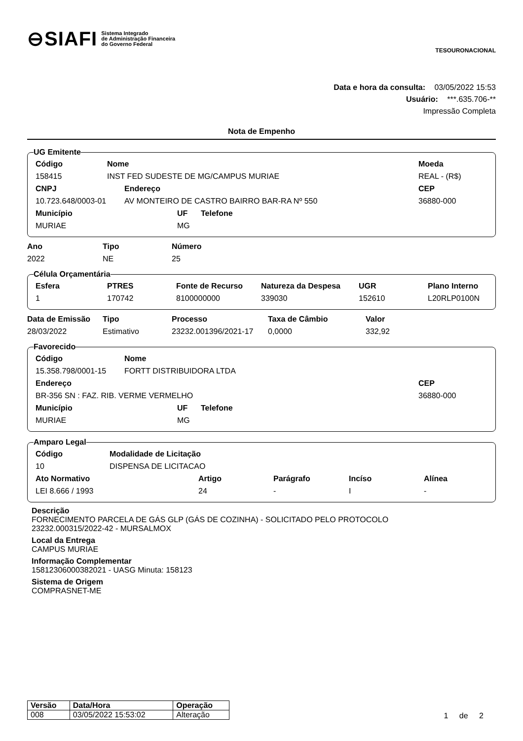⊖SIAFI Sistema Integrado
de Administração Financeira
do Governo Federal
TESOURONACIONAL
Data e hora da consulta: 03/05/2022 15:53
Usuário: ***.635.706-**
Impressão Completa
Nota de Empenho
UG Emitente
| Código | Nome | Moeda |
| --- | --- | --- |
| 158415 | INST FED SUDESTE DE MG/CAMPUS MURIAE | REAL - (R$) |
| CNPJ | Endereço | CEP |
| --- | --- | --- |
| 10.723.648/0003-01 | AV MONTEIRO DE CASTRO BAIRRO BAR-RA Nº 550 | 36880-000 |
| Município | UF | Telefone |
| --- | --- | --- |
| MURIAE | MG | |
| Ano | Tipo | Número |
| --- | --- | --- |
| 2022 | NE | 25 |
Célula Orçamentária
| Esfera | PTRES | Fonte de Recurso | Natureza da Despesa | UGR | Plano Interno |
| --- | --- | --- | --- | --- | --- |
| 1 | 170742 | 8100000000 | 339030 | 152610 | L20RLP0100N |
| Data de Emissão | Tipo | Processo | Taxa de Câmbio | Valor |
| --- | --- | --- | --- | --- |
| 28/03/2022 | Estimativo | 23232.001396/2021-17 | 0,0000 | 332,92 |
Favorecido
| Código | Nome |
| --- | --- |
| 15.358.798/0001-15 | FORTT DISTRIBUIDORA LTDA |
| Endereço | CEP |
| --- | --- |
| BR-356 SN : FAZ. RIB. VERME VERMELHO | 36880-000 |
| Município | UF | Telefone |
| --- | --- | --- |
| MURIAE | MG | |
Amparo Legal
| Código | Modalidade de Licitação |
| --- | --- |
| 10 | DISPENSA DE LICITACAO |
| Ato Normativo | Artigo | Parágrafo | Incíso | Alínea |
| --- | --- | --- | --- | --- |
| LEI 8.666 / 1993 | 24 | - | I | - |
Descrição
FORNECIMENTO PARCELA DE GÁS GLP (GÁS DE COZINHA) - SOLICITADO PELO PROTOCOLO
23232.000315/2022-42 - MURSALMOX
Local da Entrega
CAMPUS MURIAE
Informação Complementar
15812306000382021 - UASG Minuta: 158123
Sistema de Origem
COMPRASNET-ME
| Versão | Data/Hora | Operação |
| --- | --- | --- |
| 008 | 03/05/2022 15:53:02 | Alteração |
1 de 2